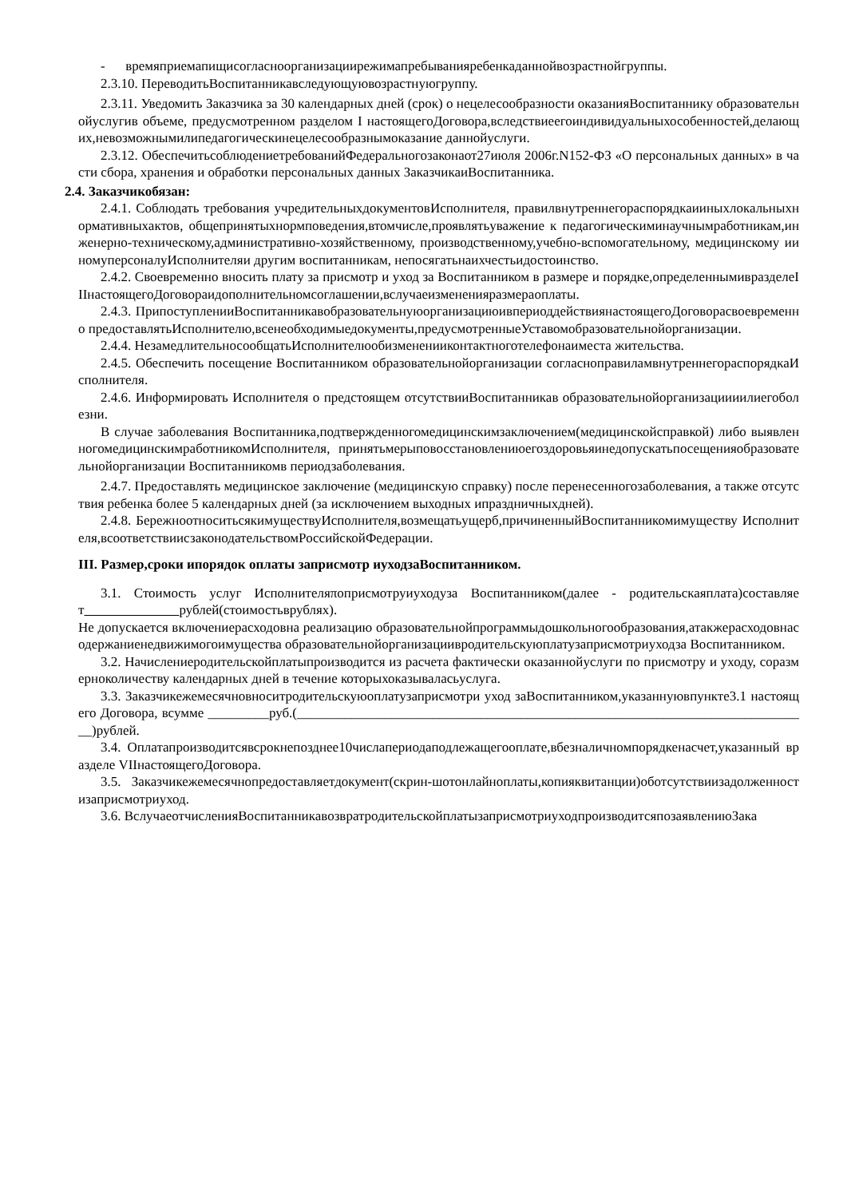- времяприемапищисогласноорганизациирежимапребыванияребенкаданнойвозрастнойгруппы.
2.3.10. ПереводитьВоспитанникавследующуювозрастнуюгруппу.
2.3.11. Уведомить Заказчика за 30 календарных дней (срок) о нецелесообразности оказанияВоспитаннику образовательнойуслугив объеме, предусмотренном разделом I настоящегоДоговора,вследствиеегоиндивидуальныхособенностей,делающих,невозможнымилипедагогическинецелесообразнымоказание даннойуслуги.
2.3.12. ОбеспечитьсоблюдениетребованийФедеральногозаконаот27июля 2006г.N152-ФЗ «О персональных данных» в части сбора, хранения и обработки персональных данных ЗаказчикаиВоспитанника.
2.4. Заказчикобязан:
2.4.1. Соблюдать требования учредительныхдокументовИсполнителя, правилвнутреннегораспорядкаииныхлокальныхнормативныхактов, общепринятыхнормповедения,втомчисле,проявлятьуважение к педагогическиминаучнымработникам,инженерно-техническому,административно-хозяйственному, производственному,учебно-вспомогательному, медицинскому ииномуперсоналуИсполнителяи другим воспитанникам, непосягатьнаихчестьидостоинство.
2.4.2. Своевременно вносить плату за присмотр и уход за Воспитанником в размере и порядке,определеннымивразделеIIIнастоящегоДоговораидополнительномсоглашении,вслучаеизмененияразмераоплаты.
2.4.3. ПрипоступленииВоспитанникавобразовательнуюорганизациюивпериоддействиянастоящегоДоговорасвоевременно предоставлятьИсполнителю,всенеобходимыедокументы,предусмотренныеУставомобразовательнойорганизации.
2.4.4. НезамедлительносообщатьИсполнителюобизмененииконтактноготелефонаиместа жительства.
2.4.5. Обеспечить посещение Воспитанником образовательнойорганизации согласноправиламвнутреннегораспорядкаИсполнителя.
2.4.6. Информировать Исполнителя о предстоящем отсутствииВоспитанникав образовательнойорганизациииилиегоболезни.
В случае заболевания Воспитанника,подтвержденногомедицинскимзаключением(медицинскойсправкой) либо выявленногомедицинскимработникомИсполнителя, принятьмерыповосстановлениюегоздоровьяинедопускатьпосещенияобразовательнойорганизации Воспитанникомв периодзаболевания.
2.4.7. Предоставлять медицинское заключение (медицинскую справку) после перенесенногозаболевания, а также отсутствия ребенка более 5 календарных дней (за исключением выходных ипраздничныхдней).
2.4.8. БережноотноситьсякимуществуИсполнителя,возмещатьущерб,причиненныйВоспитанникомимуществу Исполнителя,всоответствиисзаконодательствомРоссийскойФедерации.
III. Размер,сроки ипорядок оплаты заприсмотр иуходзаВоспитанником.
3.1. Стоимость услуг Исполнителяποприсмотруиуходуза Воспитанником(далее - родительскаяплата)составляет рублей(стоимостьврублях).
Не допускается включениерасходовна реализацию образовательнойпрограммыдошкольногообразования,атакжерасходовнасодержаниенедвижимогоимущества образовательнойорганизациивродительскуюплатузаприсмотриуходза Воспитанником.
3.2. Начислениеродительскойплатыпроизводится из расчета фактически оказаннойуслуги по присмотру и уходу, соразмерноколичеству календарных дней в течение которыхоказываласьуслуга.
3.3. Заказчикежемесячновноситродительскуюоплатузаприсмотри уход заВоспитанником,указаннуювпункте3.1 настоящего Договора, всумме _________руб.(____________________________________________________________________________)рублей.
3.4. Оплатапроизводитсявсрокнепозднее10числапериодаподлежащегооплате,вбезналичномпорядкенасчет,указанный вразделе VIIнастоящегоДоговора.
3.5. Заказчикежемесячнопредоставляетдокумент(скрин-шотонлайноплаты,копияквитанции)оботсутствиизадолженностизаприсмотриуход.
3.6. ВслучаеотчисленияВоспитанникавозвратродительскойплатызаприсмотриуходпроизводитсяпозаявлениюЗака